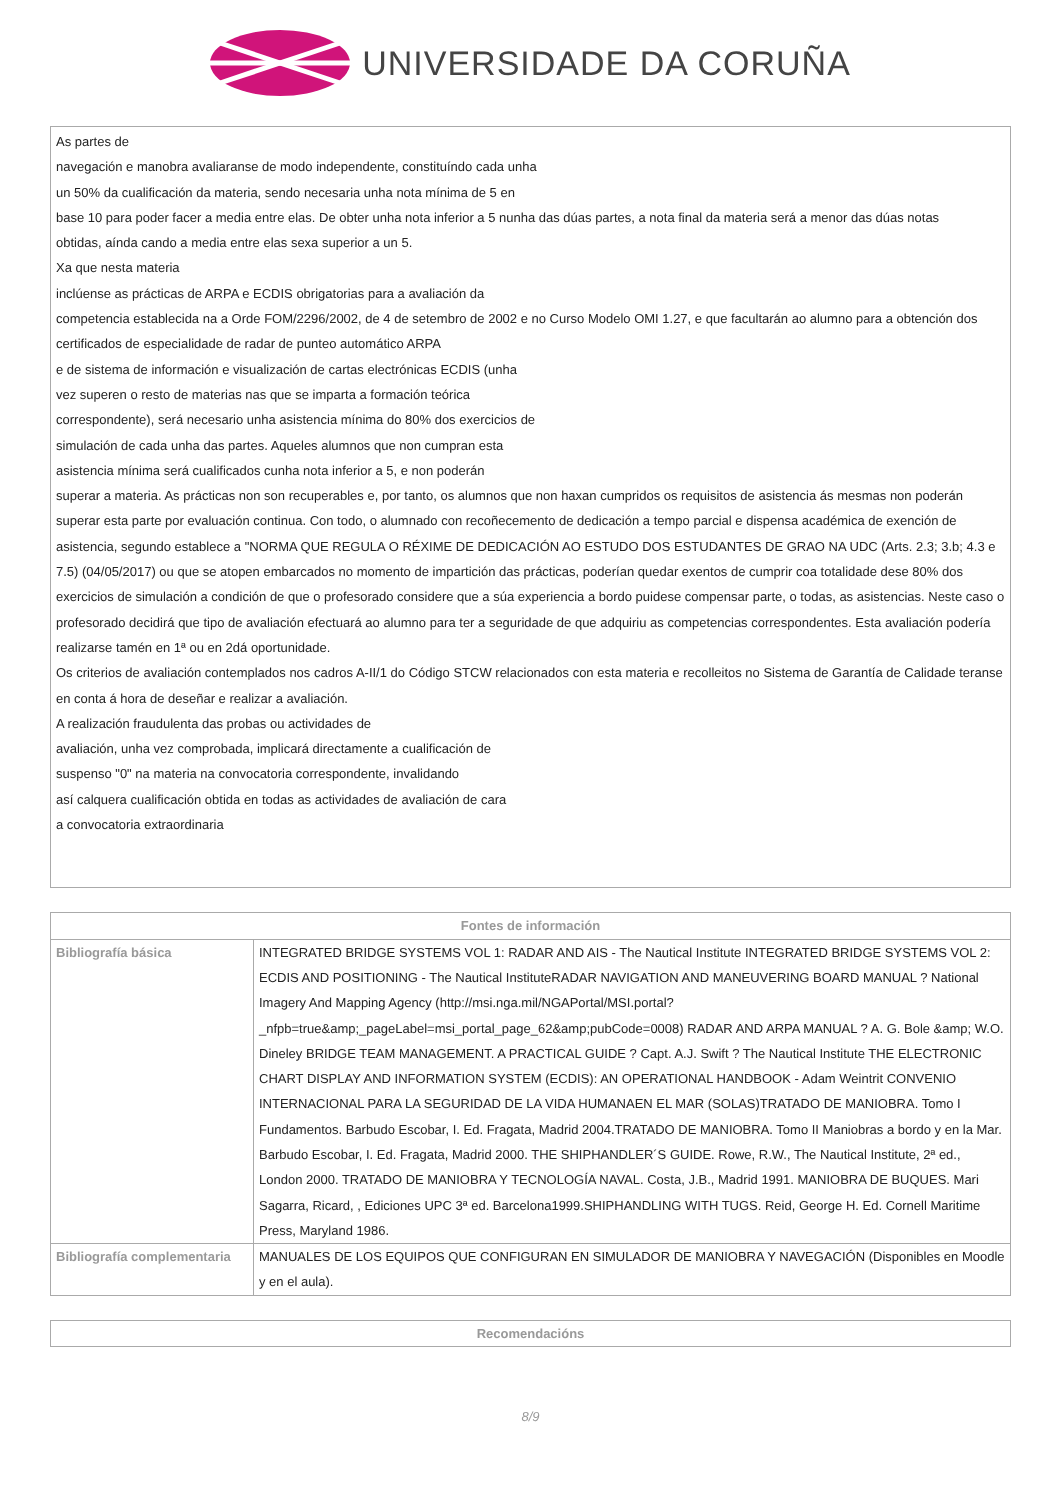UNIVERSIDADE DA CORUÑA
As partes de
navegación e manobra avaliaranse de modo independente, constituíndo cada unha
un 50% da cualificación da materia, sendo necesaria unha nota mínima de 5 en
base 10 para poder facer a media entre elas. De obter unha nota inferior a 5 nunha das dúas partes, a nota final da materia será a menor das dúas notas
obtidas, aínda cando a media entre elas sexa superior a un 5.
Xa que nesta materia
inclúense as prácticas de ARPA e ECDIS obrigatorias para a avaliación da
competencia establecida na a Orde FOM/2296/2002, de 4 de setembro de 2002 e no Curso Modelo OMI 1.27, e que facultarán ao alumno para a obtención dos certificados de especialidade de radar de punteo automático ARPA
e de sistema de información e visualización de cartas electrónicas ECDIS (unha
vez superen o resto de materias nas que se imparta a formación teórica
correspondente), será necesario unha asistencia mínima do 80% dos exercicios de
simulación de cada unha das partes. Aqueles alumnos que non cumpran esta
asistencia mínima será cualificados cunha nota inferior a 5, e non poderán
superar a materia. As prácticas non son recuperables e, por tanto, os alumnos que non haxan cumpridos os requisitos de asistencia ás mesmas non poderán superar esta parte por evaluación continua. Con todo, o alumnado con recoñecemento de dedicación a tempo parcial e dispensa académica de exención de asistencia, segundo establece a "NORMA QUE REGULA O RÉXIME DE DEDICACIÓN AO ESTUDO DOS ESTUDANTES DE GRAO NA UDC (Arts. 2.3; 3.b; 4.3 e 7.5) (04/05/2017) ou que se atopen embarcados no momento de impartición das prácticas, poderían quedar exentos de cumprir coa totalidade dese 80% dos exercicios de simulación a condición de que o profesorado considere que a súa experiencia a bordo puidese compensar parte, o todas, as asistencias. Neste caso o profesorado decidirá que tipo de avaliación efectuará ao alumno para ter a seguridade de que adquiriu as competencias correspondentes. Esta avaliación podería realizarse tamén en 1ª ou en 2dá oportunidade.
Os criterios de avaliación contemplados nos cadros A-II/1 do Código STCW relacionados con esta materia e recolleitos no Sistema de Garantía de Calidade teranse en conta á hora de deseñar e realizar a avaliación.
A realización fraudulenta das probas ou actividades de
avaliación, unha vez comprobada, implicará directamente a cualificación de
suspenso "0" na materia na convocatoria correspondente, invalidando
así calquera cualificación obtida en todas as actividades de avaliación de cara
a convocatoria extraordinaria
| Fontes de información | |
| --- | --- |
| Bibliografía básica | INTEGRATED BRIDGE SYSTEMS VOL 1: RADAR AND AIS - The Nautical Institute INTEGRATED BRIDGE SYSTEMS VOL 2: ECDIS AND POSITIONING - The Nautical InstituteRADAR NAVIGATION AND MANEUVERING BOARD MANUAL ? National Imagery And Mapping Agency (http://msi.nga.mil/NGAPortal/MSI.portal?_nfpb=true&amp;_pageLabel=msi_portal_page_62&amp;pubCode=0008) RADAR AND ARPA MANUAL ? A. G. Bole &amp; W.O. Dineley BRIDGE TEAM MANAGEMENT. A PRACTICAL GUIDE ? Capt. A.J. Swift ? The Nautical Institute THE ELECTRONIC CHART DISPLAY AND INFORMATION SYSTEM (ECDIS): AN OPERATIONAL HANDBOOK - Adam Weintrit CONVENIO INTERNACIONAL PARA LA SEGURIDAD DE LA VIDA HUMANAEN EL MAR (SOLAS)TRATADO DE MANIOBRA. Tomo I Fundamentos. Barbudo Escobar, I. Ed. Fragata, Madrid 2004.TRATADO DE MANIOBRA. Tomo II Maniobras a bordo y en la Mar. Barbudo Escobar, I. Ed. Fragata, Madrid 2000. THE SHIPHANDLER´S GUIDE. Rowe, R.W., The Nautical Institute, 2ª ed., London 2000. TRATADO DE MANIOBRA Y TECNOLOGÍA NAVAL. Costa, J.B., Madrid 1991. MANIOBRA DE BUQUES. Mari Sagarra, Ricard, , Ediciones UPC 3ª ed. Barcelona1999.SHIPHANDLING WITH TUGS. Reid, George H. Ed. Cornell Maritime Press, Maryland 1986. |
| Bibliografía complementaria | MANUALES DE LOS EQUIPOS QUE CONFIGURAN EN SIMULADOR DE MANIOBRA Y NAVEGACIÓN (Disponibles en Moodle y en el aula). |
| Recomendacións |
| --- |
8/9